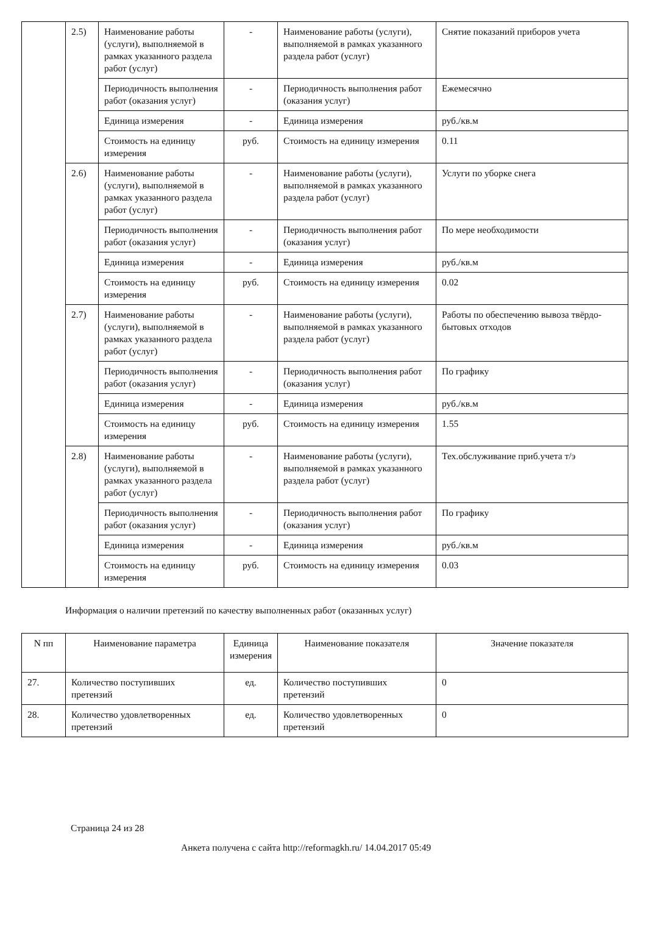| | 2.5) | Наименование работы (услуги), выполняемой в рамках указанного раздела работ (услуг) | - | Наименование работы (услуги), выполняемой в рамках указанного раздела работ (услуг) | Снятие показаний приборов учета |
| | | Периодичность выполнения работ (оказания услуг) | - | Периодичность выполнения работ (оказания услуг) | Ежемесячно |
| | | Единица измерения | - | Единица измерения | руб./кв.м |
| | | Стоимость на единицу измерения | руб. | Стоимость на единицу измерения | 0.11 |
| | 2.6) | Наименование работы (услуги), выполняемой в рамках указанного раздела работ (услуг) | - | Наименование работы (услуги), выполняемой в рамках указанного раздела работ (услуг) | Услуги по уборке снега |
| | | Периодичность выполнения работ (оказания услуг) | - | Периодичность выполнения работ (оказания услуг) | По мере необходимости |
| | | Единица измерения | - | Единица измерения | руб./кв.м |
| | | Стоимость на единицу измерения | руб. | Стоимость на единицу измерения | 0.02 |
| | 2.7) | Наименование работы (услуги), выполняемой в рамках указанного раздела работ (услуг) | - | Наименование работы (услуги), выполняемой в рамках указанного раздела работ (услуг) | Работы по обеспечению вывоза твёрдо-бытовых отходов |
| | | Периодичность выполнения работ (оказания услуг) | - | Периодичность выполнения работ (оказания услуг) | По графику |
| | | Единица измерения | - | Единица измерения | руб./кв.м |
| | | Стоимость на единицу измерения | руб. | Стоимость на единицу измерения | 1.55 |
| | 2.8) | Наименование работы (услуги), выполняемой в рамках указанного раздела работ (услуг) | - | Наименование работы (услуги), выполняемой в рамках указанного раздела работ (услуг) | Тех.обслуживание приб.учета т/э |
| | | Периодичность выполнения работ (оказания услуг) | - | Периодичность выполнения работ (оказания услуг) | По графику |
| | | Единица измерения | - | Единица измерения | руб./кв.м |
| | | Стоимость на единицу измерения | руб. | Стоимость на единицу измерения | 0.03 |
Информация о наличии претензий по качеству выполненных работ (оказанных услуг)
| N пп | Наименование параметра | Единица измерения | Наименование показателя | Значение показателя |
| --- | --- | --- | --- | --- |
| 27. | Количество поступивших претензий | ед. | Количество поступивших претензий | 0 |
| 28. | Количество удовлетворенных претензий | ед. | Количество удовлетворенных претензий | 0 |
Страница 24 из 28
Анкета получена с сайта http://reformagkh.ru/ 14.04.2017 05:49